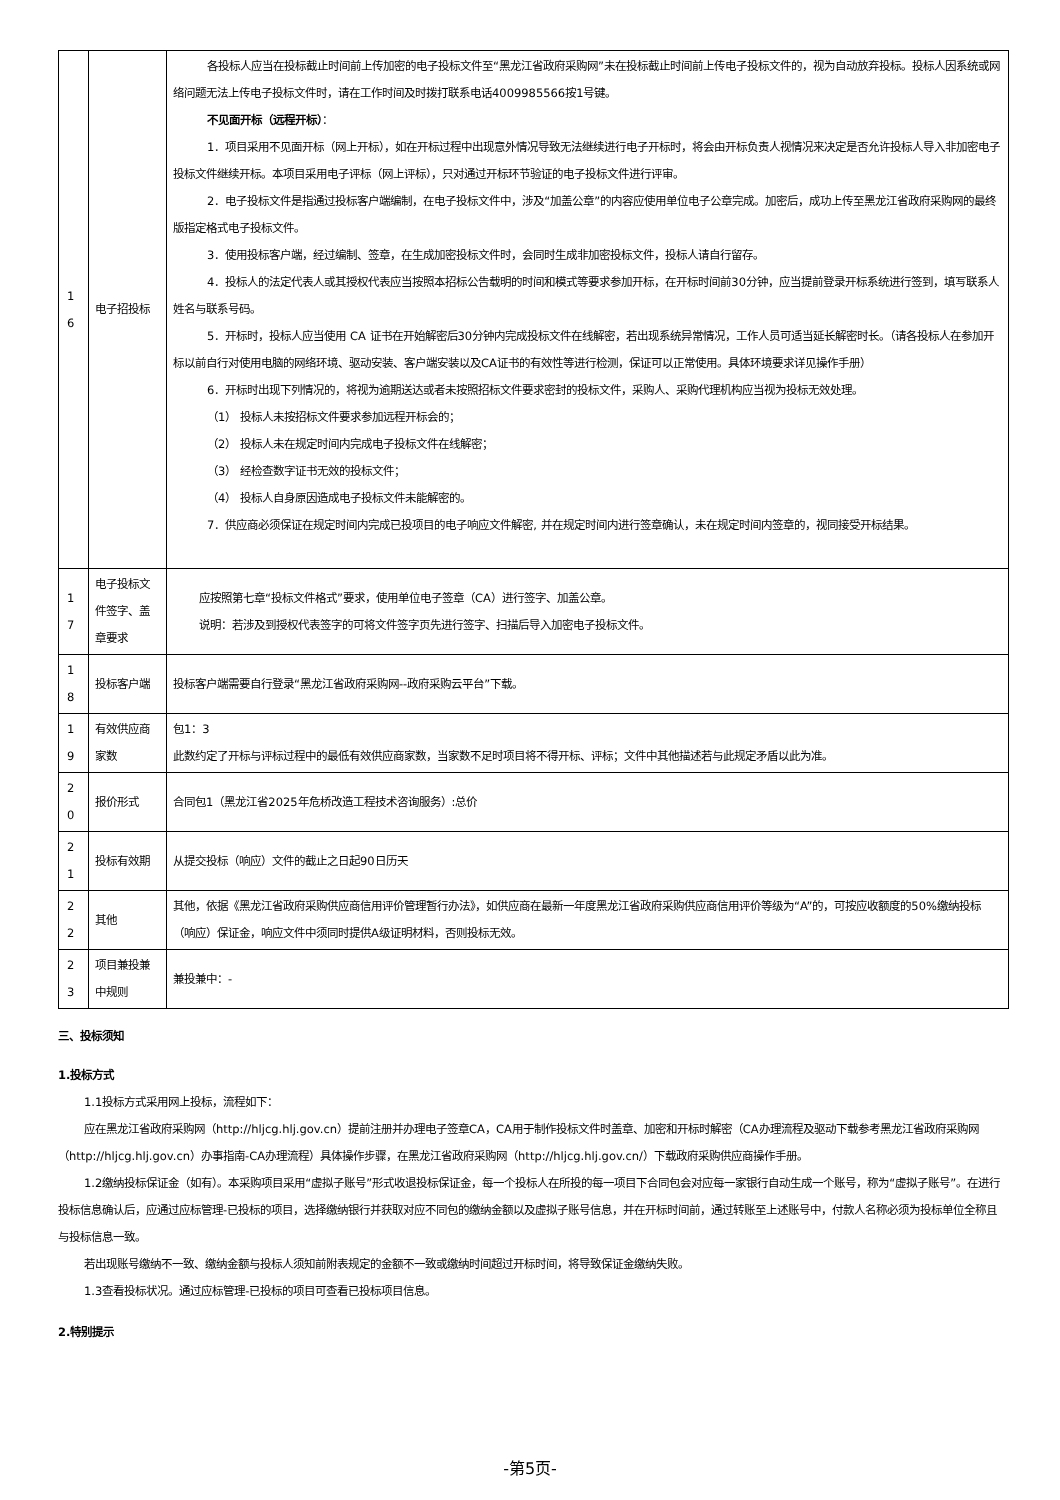| 1 6 | 电子招投标 | 各投标人应当在投标截止时间前上传加密的电子投标文件至“黑龙江省政府采购网”未在投标截止时间前上传电子投标文件的，视为自动放弃投标。投标人因系统或网络问题无法上传电子投标文件时，请在工作时间及时拨打联系电话4009985566按1号键。 不见面开标（远程开标） ： 1．项目采用不见面开标（网上开标），如在开标过程中出现意外情况导致无法继续进行电子开标时，将会由开标负责人视情况来决定是否允许投标人导入非加密电子投标文件继续开标。本项目采用电子评标（网上评标），只对通过开标环节验证的电子投标文件进行评审。 2．电子投标文件是指通过投标客户端编制，在电子投标文件中，涉及“加盖公章”的内容应使用单位电子公章完成。加密后，成功上传至黑龙江省政府采购网的最终版指定格式电子投标文件。 3．使用投标客户端，经过编制、签章，在生成加密投标文件时，会同时生成非加密投标文件，投标人请自行留存。 4．投标人的法定代表人或其授权代表应当按照本招标公告载明的时间和模式等要求参加开标，在开标时间前30分钟，应当提前登录开标系统进行签到，填写联系人姓名与联系号码。 5．开标时，投标人应当使用 CA 证书在开始解密后30分钟内完成投标文件在线解密，若出现系统异常情况，工作人员可适当延长解密时长。（请各投标人在参加开标以前自行对使用电脑的网络环境、驱动安装、客户端安装以及CA证书的有效性等进行检测，保证可以正常使用。具体环境要求详见操作手册） 6．开标时出现下列情况的，将视为逾期送达或者未按照招标文件要求密封的投标文件，采购人、采购代理机构应当视为投标无效处理。 （1） 投标人未按招标文件要求参加远程开标会的； （2） 投标人未在规定时间内完成电子投标文件在线解密； （3） 经检查数字证书无效的投标文件； （4） 投标人自身原因造成电子投标文件未能解密的。 7．供应商必须保证在规定时间内完成已投项目的电子响应文件解密, 并在规定时间内进行签章确认，未在规定时间内签章的，视同接受开标结果。 |
| 1 7 | 电子投标文件签字、盖章要求 | 应按照第七章“投标文件格式”要求，使用单位电子签章（CA）进行签字、加盖公章。 说明：若涉及到授权代表签字的可将文件签字页先进行签字、扫描后导入加密电子投标文件。 |
| 1 8 | 投标客户端 | 投标客户端需要自行登录“黑龙江省政府采购网--政府采购云平台”下载。 |
| 1 9 | 有效供应商家数 | 包1：3 此数约定了开标与评标过程中的最低有效供应商家数，当家数不足时项目将不得开标、评标；文件中其他描述若与此规定矛盾以此为准。 |
| 2 0 | 报价形式 | 合同包1（黑龙江省2025年危桥改造工程技术咨询服务）:总价 |
| 2 1 | 投标有效期 | 从提交投标（响应）文件的截止之日起90日历天 |
| 2 2 | 其他 | 其他，依据《黑龙江省政府采购供应商信用评价管理暂行办法》，如供应商在最新一年度黑龙江省政府采购供应商信用评价等级为“A”的，可按应收额度的50%缴纳投标（响应）保证金，响应文件中须同时提供A级证明材料，否则投标无效。 |
| 2 3 | 项目兼投兼中规则 | 兼投兼中：- |
三、投标须知
1.投标方式
1.1投标方式采用网上投标，流程如下：
应在黑龙江省政府采购网（http://hljcg.hlj.gov.cn）提前注册并办理电子签章CA，CA用于制作投标文件时盖章、加密和开标时解密（CA办理流程及驱动下载参考黑龙江省政府采购网（http://hljcg.hlj.gov.cn）办事指南-CA办理流程）具体操作步骤，在黑龙江省政府采购网（http://hljcg.hlj.gov.cn/）下载政府采购供应商操作手册。
1.2缴纳投标保证金（如有）。本采购项目采用“虚拟子账号”形式收退投标保证金，每一个投标人在所投的每一项目下合同包会对应每一家银行自动生成一个账号，称为“虚拟子账号”。在进行投标信息确认后，应通过应标管理-已投标的项目，选择缴纳银行并获取对应不同包的缴纳金额以及虚拟子账号信息，并在开标时间前，通过转账至上述账号中，付款人名称必须为投标单位全称且与投标信息一致。
若出现账号缴纳不一致、缴纳金额与投标人须知前附表规定的金额不一致或缴纳时间超过开标时间，将导致保证金缴纳失败。
1.3查看投标状况。通过应标管理-已投标的项目可查看已投标项目信息。
2.特别提示
-第5页-